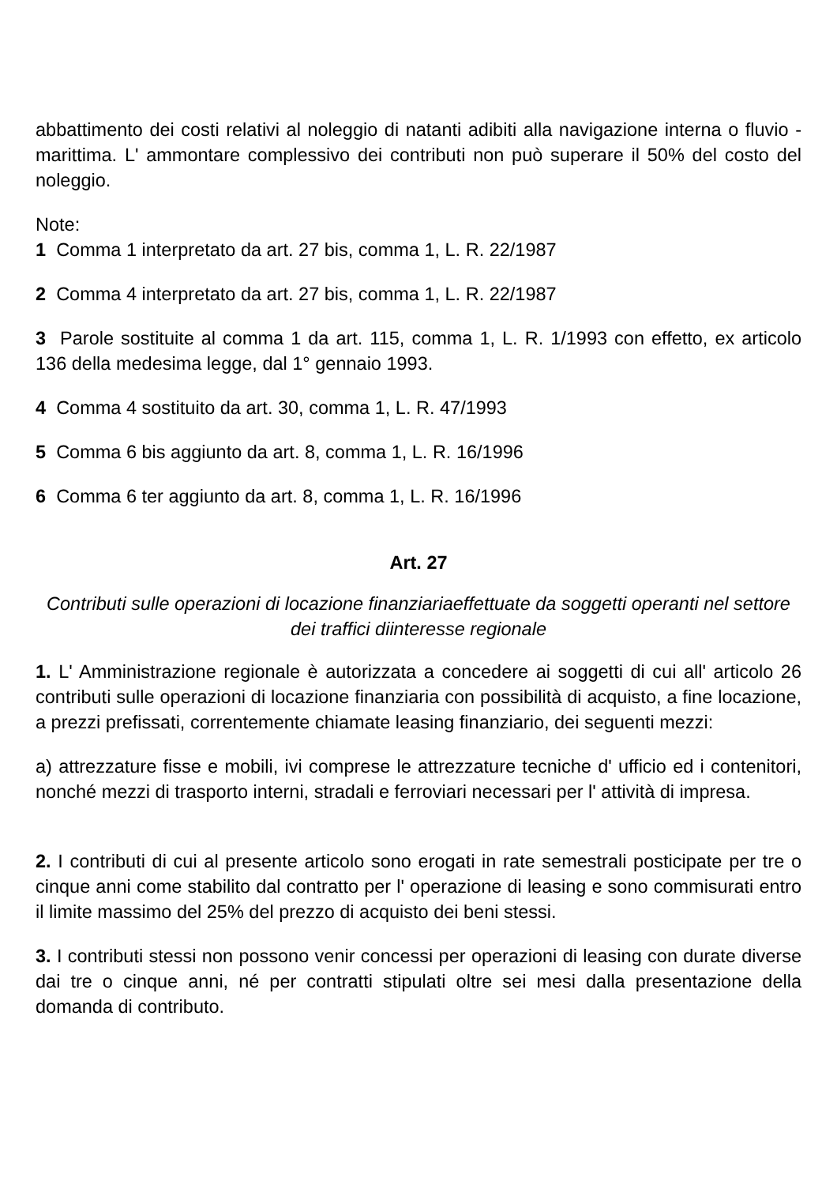abbattimento dei costi relativi al noleggio di natanti adibiti alla navigazione interna o fluvio - marittima. L' ammontare complessivo dei contributi non può superare il 50% del costo del noleggio.
Note:
1 Comma 1 interpretato da art. 27 bis, comma 1, L. R. 22/1987
2 Comma 4 interpretato da art. 27 bis, comma 1, L. R. 22/1987
3 Parole sostituite al comma 1 da art. 115, comma 1, L. R. 1/1993 con effetto, ex articolo 136 della medesima legge, dal 1° gennaio 1993.
4 Comma 4 sostituito da art. 30, comma 1, L. R. 47/1993
5 Comma 6 bis aggiunto da art. 8, comma 1, L. R. 16/1996
6 Comma 6 ter aggiunto da art. 8, comma 1, L. R. 16/1996
Art. 27
Contributi sulle operazioni di locazione finanziariaeffettuate da soggetti operanti nel settore dei traffici diinteresse regionale
1. L' Amministrazione regionale è autorizzata a concedere ai soggetti di cui all' articolo 26 contributi sulle operazioni di locazione finanziaria con possibilità di acquisto, a fine locazione, a prezzi prefissati, correntemente chiamate leasing finanziario, dei seguenti mezzi:
a) attrezzature fisse e mobili, ivi comprese le attrezzature tecniche d' ufficio ed i contenitori, nonché mezzi di trasporto interni, stradali e ferroviari necessari per l' attività di impresa.
2. I contributi di cui al presente articolo sono erogati in rate semestrali posticipate per tre o cinque anni come stabilito dal contratto per l' operazione di leasing e sono commisurati entro il limite massimo del 25% del prezzo di acquisto dei beni stessi.
3. I contributi stessi non possono venir concessi per operazioni di leasing con durate diverse dai tre o cinque anni, né per contratti stipulati oltre sei mesi dalla presentazione della domanda di contributo.